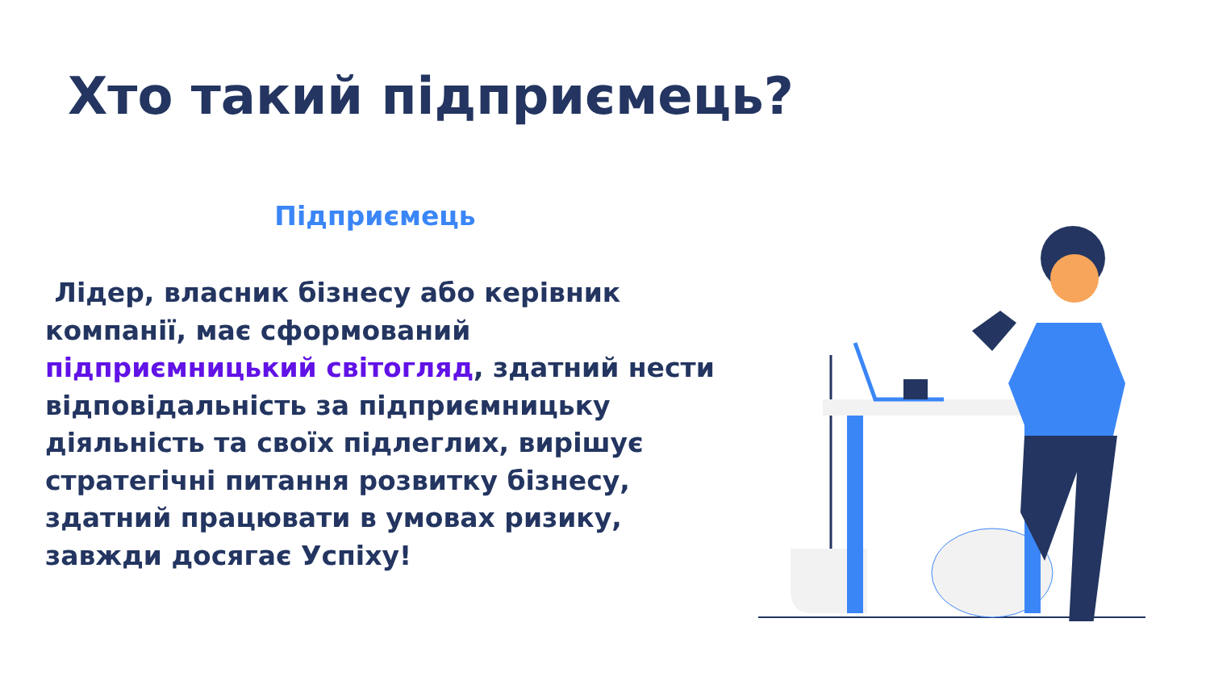Хто такий підприємець?
Підприємець
Лідер, власник бізнесу або керівник компанії, має сформований підприємницький світогляд, здатний нести відповідальність за підприємницьку діяльність та своїх підлеглих, вирішує стратегічні питання розвитку бізнесу, здатний працювати в умовах ризику, завжди досягає Успіху!